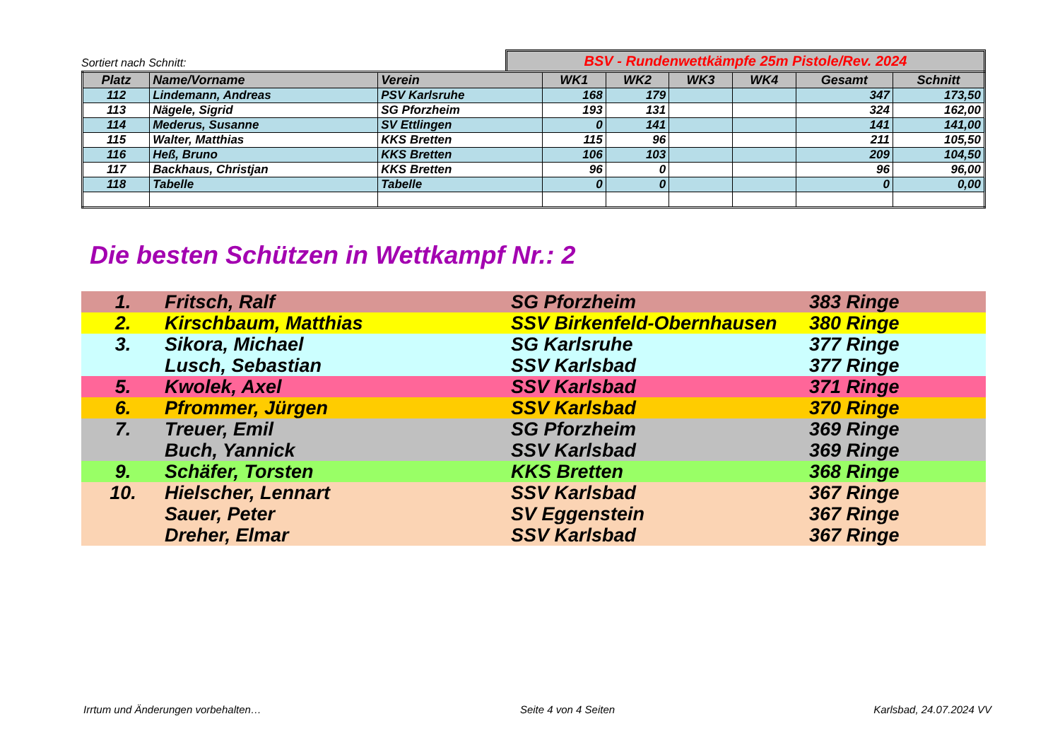Sortiert nach Schnitt:
BSV - Rundenwettkämpfe 25m Pistole/Rev. 2024
| Platz | Name/Vorname | Verein | WK1 | WK2 | WK3 | WK4 | Gesamt | Schnitt |
| --- | --- | --- | --- | --- | --- | --- | --- | --- |
| 112 | Lindemann, Andreas | PSV Karlsruhe | 168 | 179 | | | 347 | 173,50 |
| 113 | Nägele, Sigrid | SG Pforzheim | 193 | 131 | | | 324 | 162,00 |
| 114 | Mederus, Susanne | SV Ettlingen | 0 | 141 | | | 141 | 141,00 |
| 115 | Walter, Matthias | KKS Bretten | 115 | 96 | | | 211 | 105,50 |
| 116 | Heß, Bruno | KKS Bretten | 106 | 103 | | | 209 | 104,50 |
| 117 | Backhaus, Christjan | KKS Bretten | 96 | 0 | | | 96 | 96,00 |
| 118 | Tabelle | Tabelle | 0 | 0 | | | 0 | 0,00 |
Die besten Schützen in Wettkampf Nr.: 2
| 1. | Fritsch, Ralf | SG Pforzheim | 383 Ringe |
| 2. | Kirschbaum, Matthias | SSV Birkenfeld-Obernhausen | 380 Ringe |
| 3. | Sikora, Michael | SG Karlsruhe | 377 Ringe |
| | Lusch, Sebastian | SSV Karlsbad | 377 Ringe |
| 5. | Kwolek, Axel | SSV Karlsbad | 371 Ringe |
| 6. | Pfrommer, Jürgen | SSV Karlsbad | 370 Ringe |
| 7. | Treuer, Emil | SG Pforzheim | 369 Ringe |
| | Buch, Yannick | SSV Karlsbad | 369 Ringe |
| 9. | Schäfer, Torsten | KKS Bretten | 368 Ringe |
| 10. | Hielscher, Lennart | SSV Karlsbad | 367 Ringe |
| | Sauer, Peter | SV Eggenstein | 367 Ringe |
| | Dreher, Elmar | SSV Karlsbad | 367 Ringe |
Irrtum und Änderungen vorbehalten… Seite 4 von 4 Seiten Karlsbad, 24.07.2024 VV